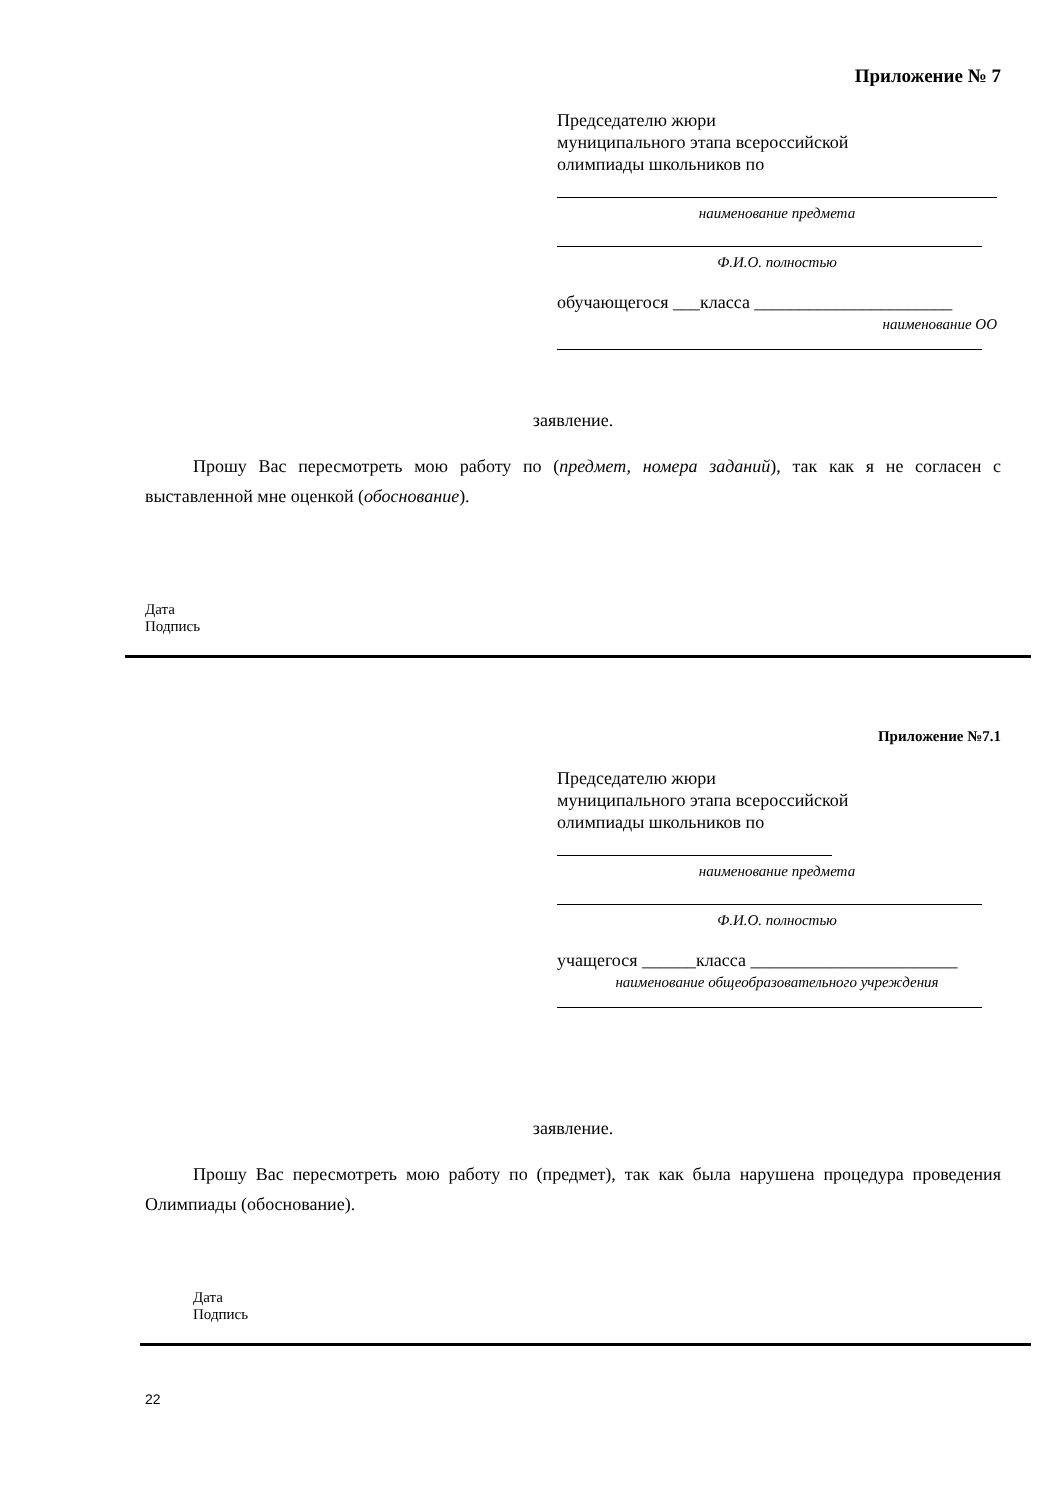Приложение № 7
Председателю жюри
муниципального этапа всероссийской
олимпиады школьников по
наименование предмета
Ф.И.О. полностью
обучающегося ___класса ______________________
наименование ОО
заявление.
Прошу Вас пересмотреть мою работу по (предмет, номера заданий), так как я не согласен с выставленной мне оценкой (обоснование).
Дата
Подпись
Приложение №7.1
Председателю жюри
муниципального этапа всероссийской
олимпиады школьников по
наименование предмета
Ф.И.О. полностью
учащегося ______класса _______________________
наименование общеобразовательного учреждения
заявление.
Прошу Вас пересмотреть мою работу по (предмет), так как была нарушена процедура проведения Олимпиады (обоснование).
Дата
Подпись
22